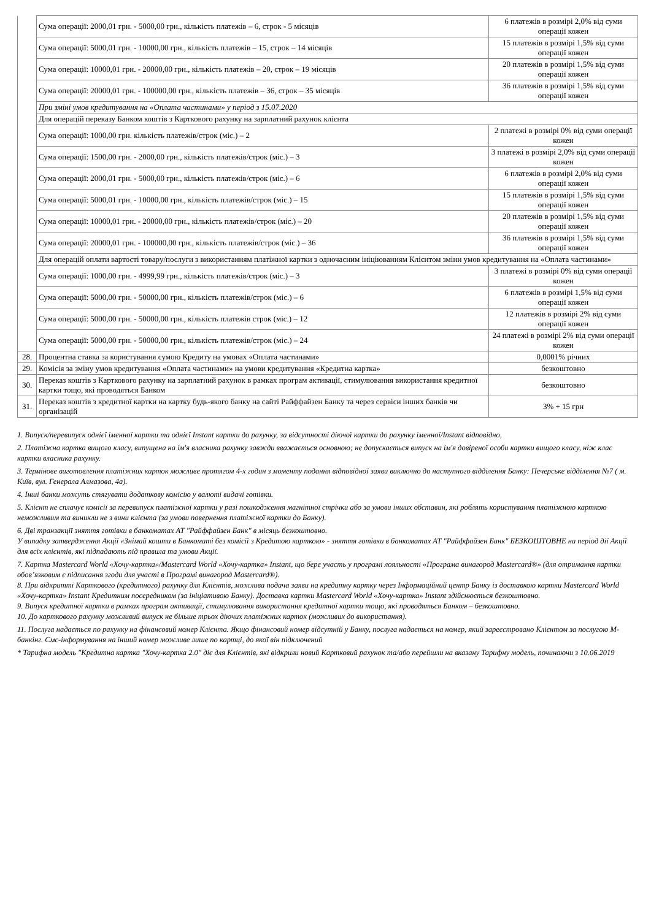| | Сума операції: 2000,01 грн. - 5000,00 грн., кількість платежів – 6, строк - 5 місяців | 6 платежів в розмірі 2,0% від суми операції кожен |
| | Сума операції: 5000,01 грн. - 10000,00 грн., кількість платежів – 15, строк – 14 місяців | 15 платежів в розмірі 1,5% від суми операції кожен |
| | Сума операції: 10000,01 грн. - 20000,00 грн., кількість платежів – 20, строк – 19 місяців | 20 платежів в розмірі 1,5% від суми операції кожен |
| | Сума операції: 20000,01 грн. - 100000,00 грн., кількість платежів – 36, строк – 35 місяців | 36 платежів в розмірі 1,5% від суми операції кожен |
| | При зміні умов кредитування на «Оплата частинами» у період з 15.07.2020 | |
| | Для операцій переказу Банком коштів з Карткового рахунку на зарплатний рахунок клієнта | |
| | Сума операції: 1000,00 грн. кількість платежів/строк (міс.) – 2 | 2 платежі в розмірі 0% від суми операції кожен |
| | Сума операції: 1500,00 грн. - 2000,00 грн., кількість платежів/строк (міс.) – 3 | 3 платежі в розмірі 2,0% від суми операції кожен |
| | Сума операції: 2000,01 грн. - 5000,00 грн., кількість платежів/строк (міс.) – 6 | 6 платежів в розмірі 2,0% від суми операції кожен |
| | Сума операції: 5000,01 грн. - 10000,00 грн., кількість платежів/строк (міс.) – 15 | 15 платежів в розмірі 1,5% від суми операції кожен |
| | Сума операції: 10000,01 грн. - 20000,00 грн., кількість платежів/строк (міс.) – 20 | 20 платежів в розмірі 1,5% від суми операції кожен |
| | Сума операції: 20000,01 грн. - 100000,00 грн., кількість платежів/строк (міс.) – 36 | 36 платежів в розмірі 1,5% від суми операції кожен |
| | Для операцій оплати вартості товару/послуги з використанням платіжної картки з одночасним ініціюванням Клієнтом зміни умов кредитування на «Оплата частинами» | |
| | Сума операції: 1000,00 грн. - 4999,99 грн., кількість платежів/строк (міс.) – 3 | 3 платежі в розмірі 0% від суми операції кожен |
| | Сума операції: 5000,00 грн. - 50000,00 грн., кількість платежів/строк (міс.) – 6 | 6 платежів в розмірі 1,5% від суми операції кожен |
| | Сума операції: 5000,00 грн. - 50000,00 грн., кількість платежів строк (міс.) – 12 | 12 платежів в розмірі 2% від суми операції кожен |
| | Сума операції: 5000,00 грн. - 50000,00 грн., кількість платежів/строк (міс.) – 24 | 24 платежі в розмірі 2% від суми операції кожен |
| 28. | Процентна ставка за користування сумою Кредиту на умовах «Оплата частинами» | 0,0001% річних |
| 29. | Комісія за зміну умов кредитування «Оплата частинами» на умови кредитування «Кредитна картка» | безкоштовно |
| 30. | Переказ коштів з Карткового рахунку на зарплатний рахунок в рамках програм активації, стимулювання використання кредитної картки тощо, які проводяться Банком | безкоштовно |
| 31. | Переказ коштів з кредитної картки на картку будь-якого банку на сайті Райффайзен Банку та через сервіси інших банків чи організацій | 3% + 15 грн |
1. Випуск/перевипуск однієї іменної картки та однієї Instant картки до рахунку, за відсутності діючої картки до рахунку іменної/Instant відповідно,
2. Платіжна картка вищого класу, випущена на ім'я власника рахунку завжди вважається основною; не допускається випуск на ім'я довіреної особи картки вищого класу, ніж клас картки власника рахунку.
3. Термінове виготовлення платіжних карток можливе протягом 4-х годин з моменту подання відповідної заяви виключно до наступного відділення Банку: Печерське відділення №7 ( м. Київ, вул. Генерала Алмазова, 4а).
4. Інші банки можуть стягувати додаткову комісію у валюті видачі готівки.
5. Клієнт не сплачує комісії за перевипуск платіжної картки у разі пошкодження магнітної стрічки або за умови інших обставин, які роблять користування платіжною карткою неможливим та виникли не з вини клієнта (за умови повернення платіжної картки до Банку).
6. Дві транзакції зняття готівки в банкоматах АТ "Райффайзен Банк" в місяць безкоштовно.
У випадку затвердження Акції «Знімай кошти в Банкоматі без комісії з Кредитою карткою» - зняття готівки в банкоматах АТ "Райффайзен Банк" БЕЗКОШТОВНЕ на період дії Акції для всіх клієнтів, які підпадають під правила та умови Акції.
7. Картка Mastercard World «Хочу-картка»/Mastercard World «Хочу-картка» Instant, що бере участь у програмі лояльності «Програма винагород Mastercard®» (для отримання картки обов’язковим є підписання згоди для участі в Програмі винагород Mastercard®).
8. При відкритті Карткового (кредитного) рахунку для Клієнтів, можлива подача заяви на кредитну картку через Інформаційний центр Банку із доставкою картки Mastercard World «Хочу-картка» Instant Кредитним посередником (за ініціативою Банку). Доставка картки Mastercard World «Хочу-картка» Instant здійснюється безкоштовно.
9. Випуск кредитної картки в рамках програм активації, стимулювання використання кредитної картки тощо, які проводяться Банком – безкоштовно.
10. До карткового рахунку можливий випуск не більше трьох діючих платіжних карток (можливих до використання).
11. Послуга надається по рахунку на фінансовий номер Клієнта. Якщо фінансовий номер відсутній у Банку, послуга надається на номер, який зареєстровано Клієнтом за послугою М-банкінг. Смс-інформування на інший номер можливе лише по картці, до якої він підключений
* Тарифна модель "Кредитна картка "Хочу-картка 2.0" діє для Клієнтів, які відкрили новий Картковий рахунок та/або перейшли на вказану Тарифну модель, починаючи з 10.06.2019